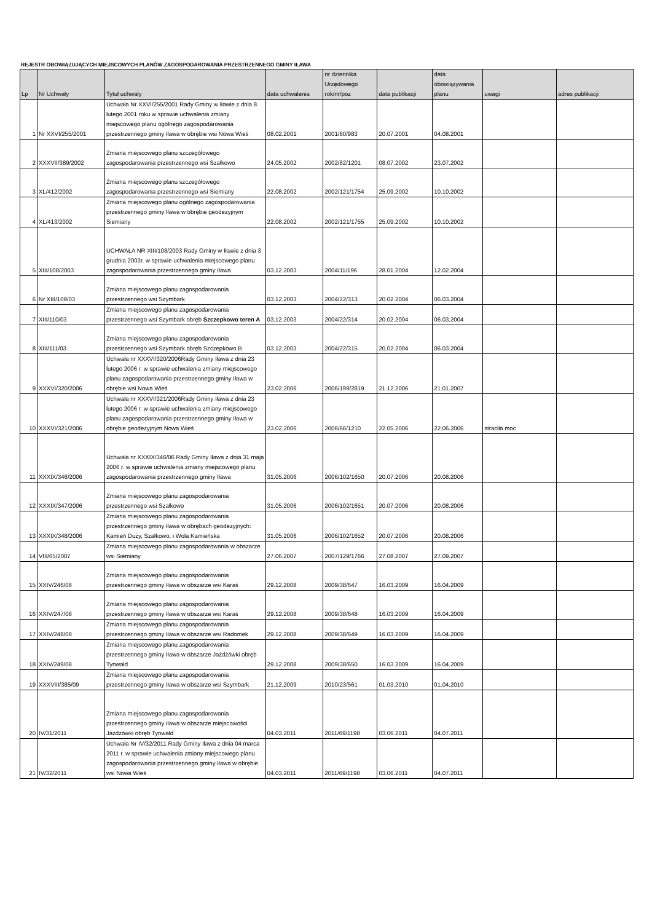REJESTR OBOWIĄZUJĄCYCH MIEJSCOWYCH PLANÓW ZAGOSPODAROWANIA PRZESTRZENNEGO GMINY IŁAWA
| Lp | Nr Uchwały | Tytuł uchwały | data uchwalenia | nr dziennika Urzędowego rok/nr/poz | data publikacji | data obowiązywania planu | uwagi | adres publikacji |
| --- | --- | --- | --- | --- | --- | --- | --- | --- |
| 1 | Nr XXVI/255/2001 | Uchwała Nr XXVI/255/2001 Rady Gminy w Iławie z dnia 8 lutego 2001 roku w sprawie uchwalenia zmiany miejscowego planu ogólnego zagospodarowania przestrzennego gminy Iława w obrębie wsi Nowa Wieś | 08.02.2001 | 2001/60/983 | 20.07.2001 | 04.08.2001 | | |
| 2 | XXXVII/389/2002 | Zmiana miejscowego planu szczegółowego zagospodarowania przestrzennego wsi Szałkowo | 24.05.2002 | 2002/82/1201 | 08.07.2002 | 23.07.2002 | | |
| 3 | XL/412/2002 | Zmiana miejscowego planu szczegółowego zagospodarowania przestrzennego wsi Siemiany | 22.08.2002 | 2002/121/1754 | 25.09.2002 | 10.10.2002 | | |
| 4 | XL/413/2002 | Zmiana miejscowego planu ogólnego zagospodarowania przestrzennego gminy Iława w obrębie geodezyjnym Siemiany | 22.08.2002 | 2002/121/1755 | 25.09.2002 | 10.10.2002 | | |
| 5 | XIII/108/2003 | UCHWAŁA NR XIII/108/2003 Rady Gminy w Iławie z dnia 3 grudnia 2003r. w sprawie uchwalenia miejscowego planu zagospodarowania przestrzennego gminy Iława | 03.12.2003 | 2004/11/196 | 28.01.2004 | 12.02.2004 | | |
| 6 | Nr XIII/109/03 | Zmiana miejscowego planu zagospodarowania przestrzennego wsi Szymbark | 03.12.2003 | 2004/22/313 | 20.02.2004 | 06.03.2004 | | |
| 7 | XIII/110/03 | Zmiana miejscowego planu zagospodarowania przestrzennego wsi Szymbark obręb Szczepkowo teren A | 03.12.2003 | 2004/22/314 | 20.02.2004 | 06.03.2004 | | |
| 8 | XIII/111/03 | Zmiana miejscowego planu zagospodarowania przestrzennego wsi Szymbark obręb Szczepkowo B | 03.12.2003 | 2004/22/315 | 20.02.2004 | 06.03.2004 | | |
| 9 | XXXVI/320/2006 | Uchwała nr XXXVI/320/2006Rady Gminy Iława z dnia 23 lutego 2006 r. w sprawie uchwalenia zmiany miejscowego planu zagospodarowania przestrzennego gminy Iława w obrębie wsi Nowa Wieś | 23.02.2006 | 2006/199/2819 | 21.12.2006 | 21.01.2007 | | |
| 10 | XXXVI/321/2006 | Uchwała nr XXXVI/321/2006Rady Gminy Iława z dnia 23 lutego 2006 r. w sprawie uchwalenia zmiany miejscowego planu zagospodarowania przestrzennego gminy Iława w obrębie geodezyjnym Nowa Wieś | 23.02.2006 | 2006/66/1210 | 22.05.2006 | 22.06.2006 | straciła moc | |
| 11 | XXXIX/346/2006 | Uchwała nr XXXIX/346/06 Rady Gminy Iława z dnia 31 maja 2006 r. w sprawie uchwalenia zmiany miejscowego planu zagospodarowania przestrzennego gminy Iława | 31.05.2006 | 2006/102/1650 | 20.07.2006 | 20.08.2006 | | |
| 12 | XXXIX/347/2006 | Zmiana miejscowego planu zagospodarowania przestrzennego wsi Szałkowo | 31.05.2006 | 2006/102/1651 | 20.07.2006 | 20.08.2006 | | |
| 13 | XXXIX/348/2006 | Zmiana miejscowego planu zagospodarowania przestrzennego gminy Iława w obrębach geodezyjnych: Kamień Duży, Szałkowo, i Wola Kamieńska | 31.05.2006 | 2006/102/1652 | 20.07.2006 | 20.08.2006 | | |
| 14 | VIII/65/2007 | Zmiana miejscowego planu zagospodarowania w obszarze wsi Siemiany | 27.06.2007 | 2007/129/1766 | 27.08.2007 | 27.09.2007 | | |
| 15 | XXIV/246/08 | Zmiana miejscowego planu zagospodarowania przestrzennego gminy Iława w obszarze wsi Karaś | 29.12.2008 | 2009/38/647 | 16.03.2009 | 16.04.2009 | | |
| 16 | XXIV/247/08 | Zmiana miejscowego planu zagospodarowania przestrzennego gminy Iława w obszarze wsi Karaś | 29.12.2008 | 2009/38/648 | 16.03.2009 | 16.04.2009 | | |
| 17 | XXIV/248/08 | Zmiana miejscowego planu zagospodarowania przestrzennego gminy Iława w obszarze wsi Radomek | 29.12.2008 | 2009/38/649 | 16.03.2009 | 16.04.2009 | | |
| 18 | XXIV/249/08 | Zmiana miejscowego planu zagospodarowania przestrzennego gminy Iława w obszarze Jażdżówki obręb Tynwałd | 29.12.2008 | 2009/38/650 | 16.03.2009 | 16.04.2009 | | |
| 19 | XXXVIII/385/09 | Zmiana miejscowego planu zagospodarowania przestrzennego gminy Iława w obszarze wsi Szymbark | 21.12.2009 | 2010/23/561 | 01.03.2010 | 01.04.2010 | | |
| 20 | IV/31/2011 | Zmiana miejscowego planu zagospodarowania przestrzennego gminy Iława w obszarze miejscowości Jażdżówki obręb Tynwałd | 04.03.2011 | 2011/69/1198 | 03.06.2011 | 04.07.2011 | | |
| 21 | IV/32/2011 | Uchwała Nr IV/32/2011 Rady Gminy Iława z dnia 04 marca 2011 r. w sprawie uchwalenia zmiany miejscowego planu zagospodarowania przestrzennego gminy Iława w obrębie wsi Nowa Wieś | 04.03.2011 | 2011/69/1198 | 03.06.2011 | 04.07.2011 | | |